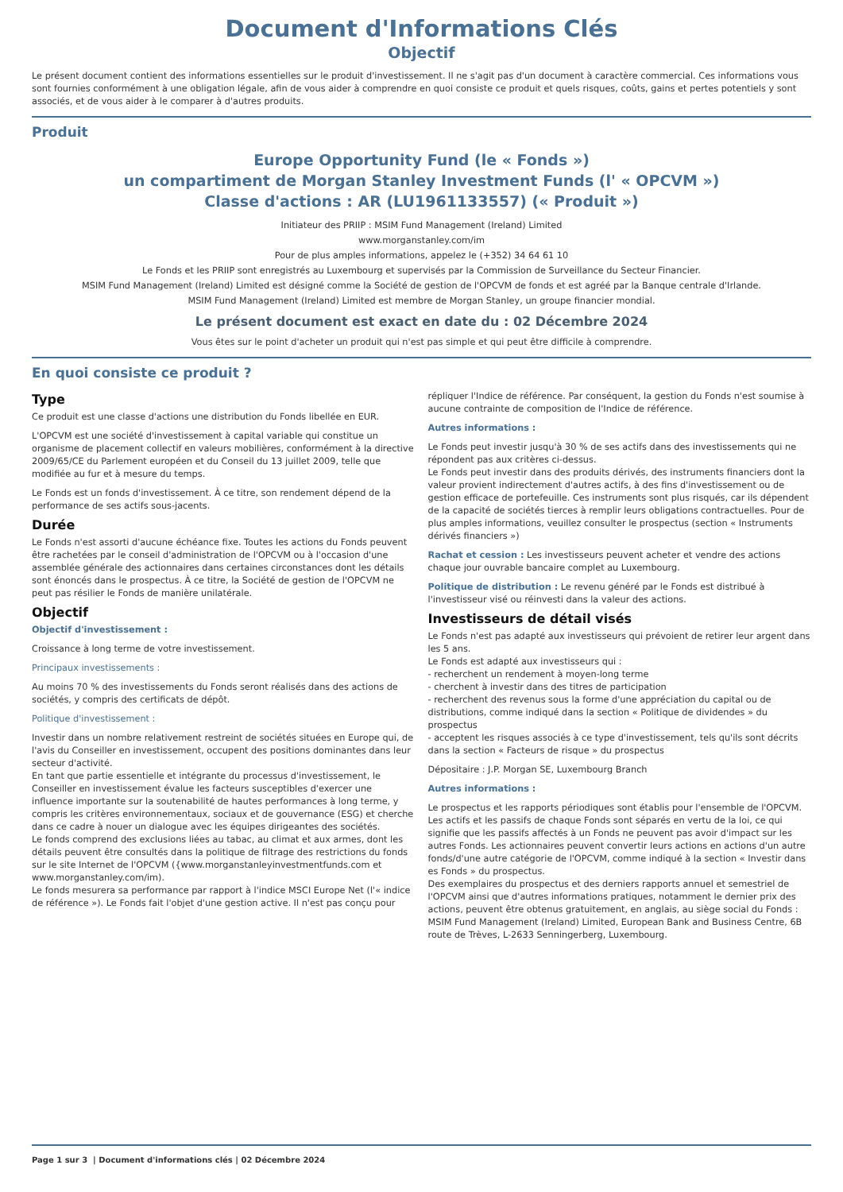Document d'Informations Clés
Objectif
Le présent document contient des informations essentielles sur le produit d'investissement. Il ne s'agit pas d'un document à caractère commercial. Ces informations vous sont fournies conformément à une obligation légale, afin de vous aider à comprendre en quoi consiste ce produit et quels risques, coûts, gains et pertes potentiels y sont associés, et de vous aider à le comparer à d'autres produits.
Produit
Europe Opportunity Fund (le « Fonds »)
un compartiment de Morgan Stanley Investment Funds (l' « OPCVM »)
Classe d'actions : AR (LU1961133557) (« Produit »)
Initiateur des PRIIP : MSIM Fund Management (Ireland) Limited
www.morganstanley.com/im
Pour de plus amples informations, appelez le (+352) 34 64 61 10
Le Fonds et les PRIIP sont enregistrés au Luxembourg et supervisés par la Commission de Surveillance du Secteur Financier.
MSIM Fund Management (Ireland) Limited est désigné comme la Société de gestion de l'OPCVM de fonds et est agréé par la Banque centrale d'Irlande.
MSIM Fund Management (Ireland) Limited est membre de Morgan Stanley, un groupe financier mondial.
Le présent document est exact en date du : 02 Décembre 2024
Vous êtes sur le point d'acheter un produit qui n'est pas simple et qui peut être difficile à comprendre.
En quoi consiste ce produit ?
Type
Ce produit est une classe d'actions une distribution du Fonds libellée en EUR.
L'OPCVM est une société d'investissement à capital variable qui constitue un organisme de placement collectif en valeurs mobilières, conformément à la directive 2009/65/CE du Parlement européen et du Conseil du 13 juillet 2009, telle que modifiée au fur et à mesure du temps.
Le Fonds est un fonds d'investissement. À ce titre, son rendement dépend de la performance de ses actifs sous-jacents.
Durée
Le Fonds n'est assorti d'aucune échéance fixe. Toutes les actions du Fonds peuvent être rachetées par le conseil d'administration de l'OPCVM ou à l'occasion d'une assemblée générale des actionnaires dans certaines circonstances dont les détails sont énoncés dans le prospectus. À ce titre, la Société de gestion de l'OPCVM ne peut pas résilier le Fonds de manière unilatérale.
Objectif
Objectif d'investissement :
Croissance à long terme de votre investissement.
Principaux investissements :
Au moins 70 % des investissements du Fonds seront réalisés dans des actions de sociétés, y compris des certificats de dépôt.
Politique d'investissement :
Investir dans un nombre relativement restreint de sociétés situées en Europe qui, de l'avis du Conseiller en investissement, occupent des positions dominantes dans leur secteur d'activité.
En tant que partie essentielle et intégrante du processus d'investissement, le Conseiller en investissement évalue les facteurs susceptibles d'exercer une influence importante sur la soutenabilité de hautes performances à long terme, y compris les critères environnementaux, sociaux et de gouvernance (ESG) et cherche dans ce cadre à nouer un dialogue avec les équipes dirigeantes des sociétés.
Le fonds comprend des exclusions liées au tabac, au climat et aux armes, dont les détails peuvent être consultés dans la politique de filtrage des restrictions du fonds sur le site Internet de l'OPCVM ({www.morganstanleyinvestmentfunds.com et www.morganstanley.com/im).
Le fonds mesurera sa performance par rapport à l'indice MSCI Europe Net (l'« indice de référence »). Le Fonds fait l'objet d'une gestion active. Il n'est pas conçu pour
répliquer l'Indice de référence. Par conséquent, la gestion du Fonds n'est soumise à aucune contrainte de composition de l'Indice de référence.
Autres informations :
Le Fonds peut investir jusqu'à 30 % de ses actifs dans des investissements qui ne répondent pas aux critères ci-dessus.
Le Fonds peut investir dans des produits dérivés, des instruments financiers dont la valeur provient indirectement d'autres actifs, à des fins d'investissement ou de gestion efficace de portefeuille. Ces instruments sont plus risqués, car ils dépendent de la capacité de sociétés tierces à remplir leurs obligations contractuelles. Pour de plus amples informations, veuillez consulter le prospectus (section « Instruments dérivés financiers »)
Rachat et cession : Les investisseurs peuvent acheter et vendre des actions chaque jour ouvrable bancaire complet au Luxembourg.
Politique de distribution : Le revenu généré par le Fonds est distribué à l'investisseur visé ou réinvesti dans la valeur des actions.
Investisseurs de détail visés
Le Fonds n'est pas adapté aux investisseurs qui prévoient de retirer leur argent dans les 5 ans.
Le Fonds est adapté aux investisseurs qui :
- recherchent un rendement à moyen-long terme
- cherchent à investir dans des titres de participation
- recherchent des revenus sous la forme d'une appréciation du capital ou de distributions, comme indiqué dans la section « Politique de dividendes » du prospectus
- acceptent les risques associés à ce type d'investissement, tels qu'ils sont décrits dans la section « Facteurs de risque » du prospectus
Dépositaire : J.P. Morgan SE, Luxembourg Branch
Autres informations :
Le prospectus et les rapports périodiques sont établis pour l'ensemble de l'OPCVM. Les actifs et les passifs de chaque Fonds sont séparés en vertu de la loi, ce qui signifie que les passifs affectés à un Fonds ne peuvent pas avoir d'impact sur les autres Fonds. Les actionnaires peuvent convertir leurs actions en actions d'un autre fonds/d'une autre catégorie de l'OPCVM, comme indiqué à la section « Investir dans es Fonds » du prospectus.
Des exemplaires du prospectus et des derniers rapports annuel et semestriel de l'OPCVM ainsi que d'autres informations pratiques, notamment le dernier prix des actions, peuvent être obtenus gratuitement, en anglais, au siège social du Fonds : MSIM Fund Management (Ireland) Limited, European Bank and Business Centre, 6B route de Trèves, L-2633 Senningerberg, Luxembourg.
Page 1 sur 3 | Document d'informations clés | 02 Décembre 2024